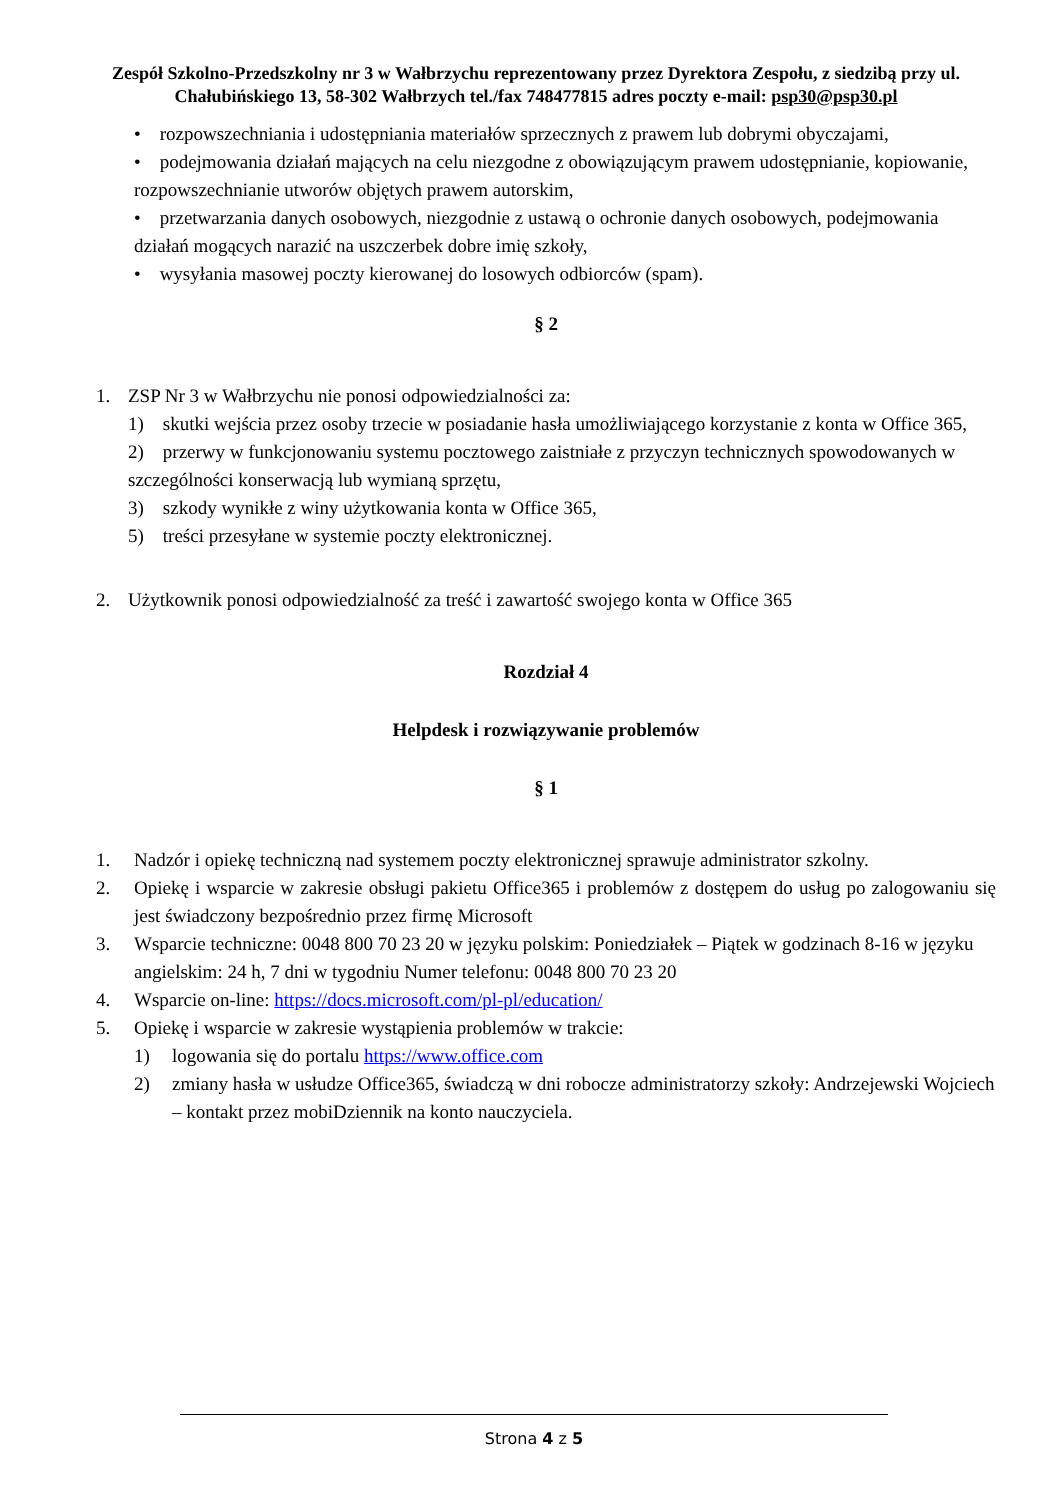Zespół Szkolno-Przedszkolny nr 3 w Wałbrzychu reprezentowany przez Dyrektora Zespołu, z siedzibą przy ul. Chałubińskiego 13, 58-302 Wałbrzych tel./fax 748477815 adres poczty e-mail: psp30@psp30.pl
• rozpowszechniania i udostępniania materiałów sprzecznych z prawem lub dobrymi obyczajami,
• podejmowania działań mających na celu niezgodne z obowiązującym prawem udostępnianie, kopiowanie, rozpowszechnianie utworów objętych prawem autorskim,
• przetwarzania danych osobowych, niezgodnie z ustawą o ochronie danych osobowych, podejmowania działań mogących narazić na uszczerbek dobre imię szkoły,
• wysyłania masowej poczty kierowanej do losowych odbiorców (spam).
§ 2
1. ZSP Nr 3 w Wałbrzychu nie ponosi odpowiedzialności za:
1) skutki wejścia przez osoby trzecie w posiadanie hasła umożliwiającego korzystanie z konta w Office 365,
2) przerwy w funkcjonowaniu systemu pocztowego zaistniałe z przyczyn technicznych spowodowanych w szczególności konserwacją lub wymianą sprzętu,
3) szkody wynikłe z winy użytkowania konta w Office 365,
5) treści przesyłane w systemie poczty elektronicznej.
2. Użytkownik ponosi odpowiedzialność za treść i zawartość swojego konta w Office 365
Rozdział 4
Helpdesk i rozwiązywanie problemów
§ 1
1. Nadzór i opiekę techniczną nad systemem poczty elektronicznej sprawuje administrator szkolny.
2. Opiekę i wsparcie w zakresie obsługi pakietu Office365 i problemów z dostępem do usług po zalogowaniu się jest świadczony bezpośrednio przez firmę Microsoft
3. Wsparcie techniczne: 0048 800 70 23 20 w języku polskim: Poniedziałek – Piątek w godzinach 8-16 w języku angielskim: 24 h, 7 dni w tygodniu Numer telefonu: 0048 800 70 23 20
4. Wsparcie on-line: https://docs.microsoft.com/pl-pl/education/
5. Opiekę i wsparcie w zakresie wystąpienia problemów w trakcie:
1) logowania się do portalu https://www.office.com
2) zmiany hasła w usłudze Office365, świadczą w dni robocze administratorzy szkoły: Andrzejewski Wojciech – kontakt przez mobiDziennik na konto nauczyciela.
Strona 4 z 5